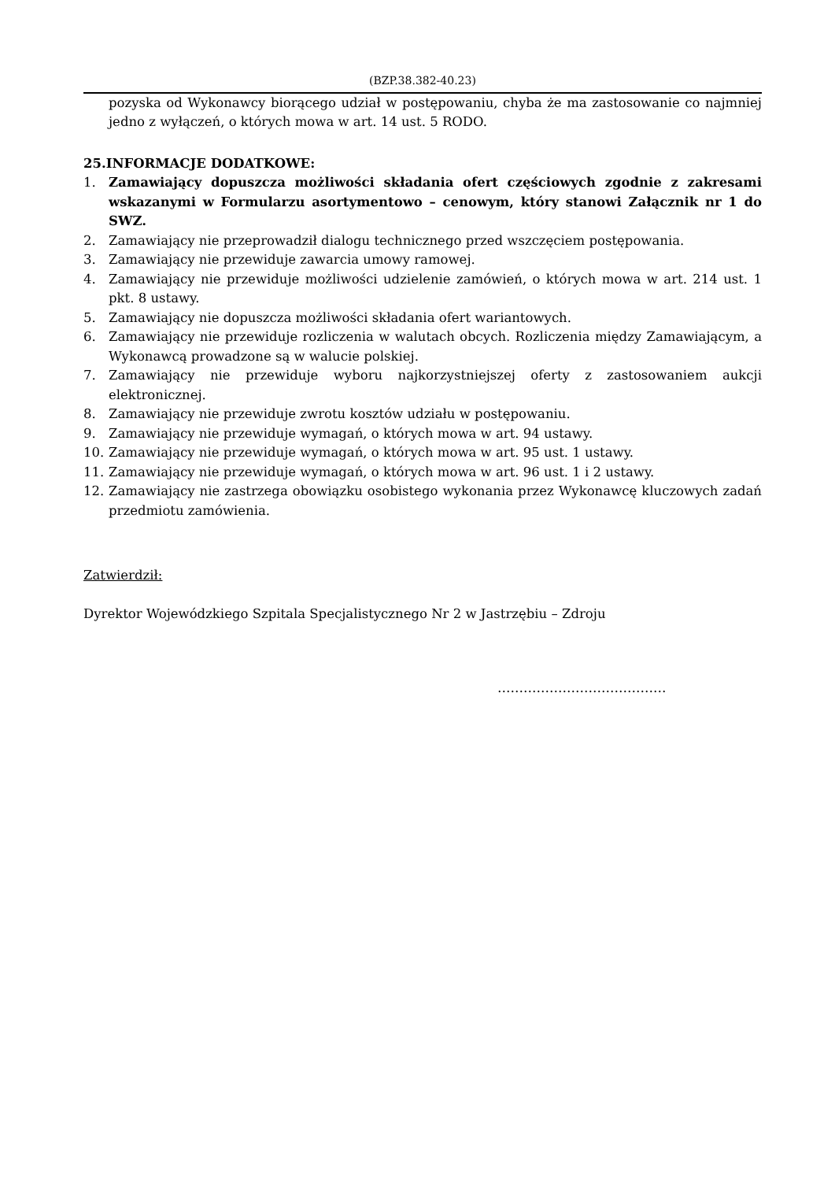(BZP.38.382-40.23)
pozyska od Wykonawcy biorącego udział w postępowaniu, chyba że ma zastosowanie co najmniej jedno z wyłączeń, o których mowa w art. 14 ust. 5 RODO.
25.INFORMACJE DODATKOWE:
1. Zamawiający dopuszcza możliwości składania ofert częściowych zgodnie z zakresami wskazanymi w Formularzu asortymentowo – cenowym, który stanowi Załącznik nr 1 do SWZ.
2. Zamawiający nie przeprowadził dialogu technicznego przed wszczęciem postępowania.
3. Zamawiający nie przewiduje zawarcia umowy ramowej.
4. Zamawiający nie przewiduje możliwości udzielenie zamówień, o których mowa w art. 214 ust. 1 pkt. 8 ustawy.
5. Zamawiający nie dopuszcza możliwości składania ofert wariantowych.
6. Zamawiający nie przewiduje rozliczenia w walutach obcych. Rozliczenia między Zamawiającym, a Wykonawcą prowadzone są w walucie polskiej.
7. Zamawiający nie przewiduje wyboru najkorzystniejszej oferty z zastosowaniem aukcji elektronicznej.
8. Zamawiający nie przewiduje zwrotu kosztów udziału w postępowaniu.
9. Zamawiający nie przewiduje wymagań, o których mowa w art. 94 ustawy.
10. Zamawiający nie przewiduje wymagań, o których mowa w art. 95 ust. 1 ustawy.
11. Zamawiający nie przewiduje wymagań, o których mowa w art. 96 ust. 1 i 2 ustawy.
12. Zamawiający nie zastrzega obowiązku osobistego wykonania przez Wykonawcę kluczowych zadań przedmiotu zamówienia.
Zatwierdził:
Dyrektor Wojewódzkiego Szpitala Specjalistycznego Nr 2 w Jastrzębiu – Zdroju
…………………………………